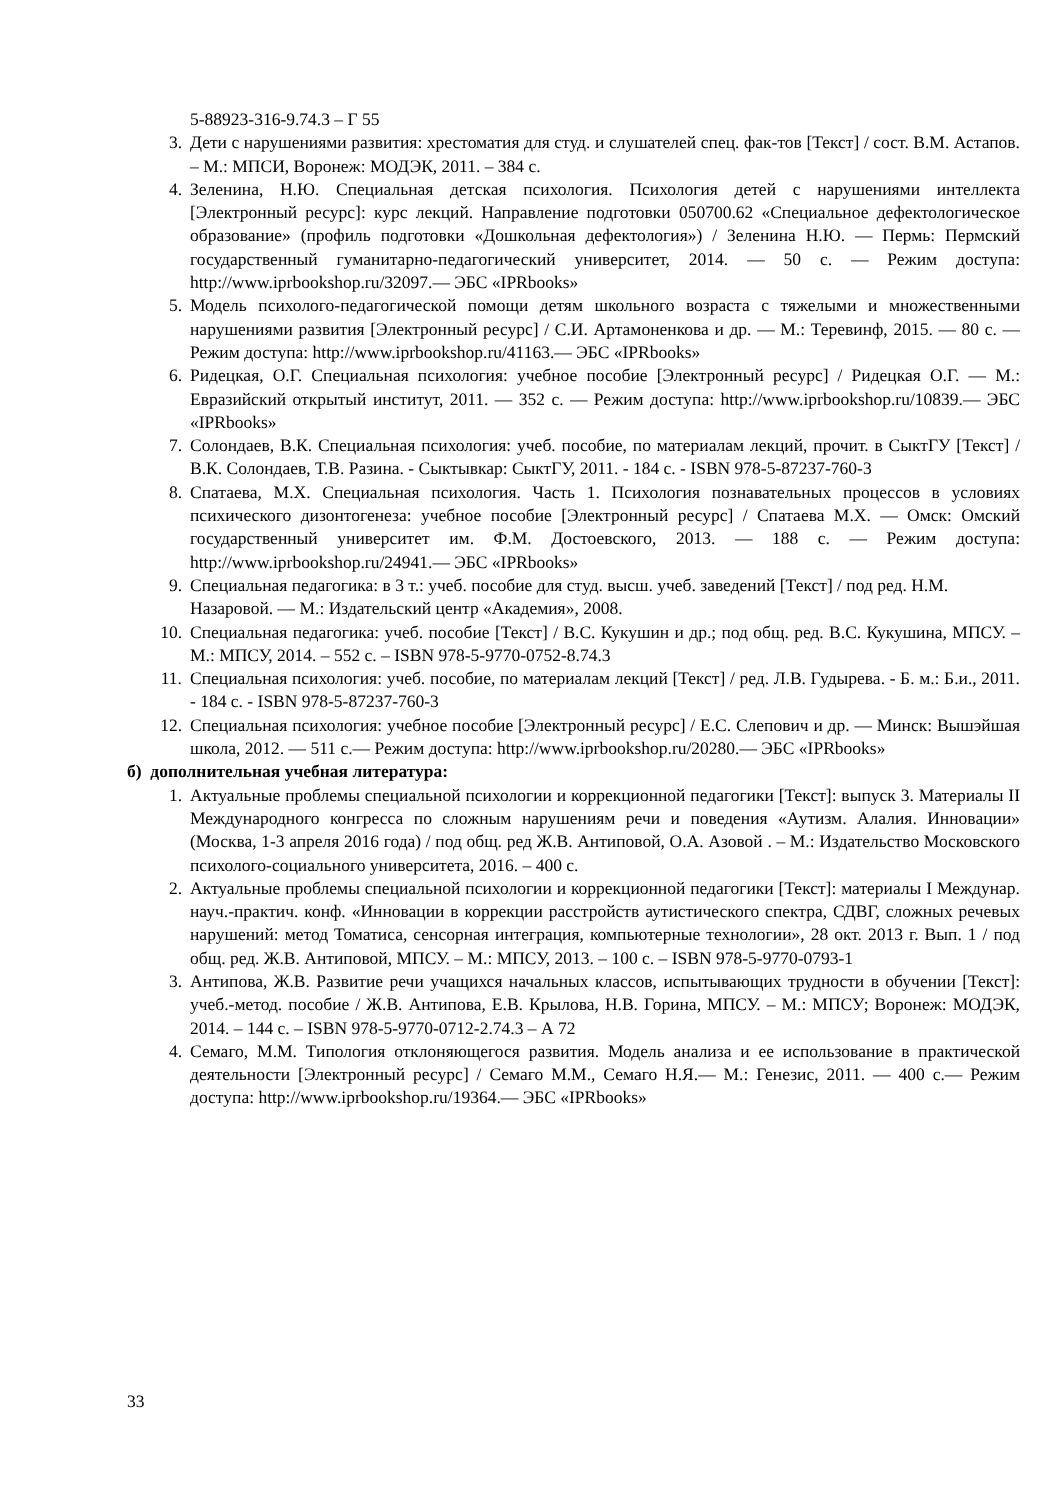5-88923-316-9.74.3 – Г 55
3. Дети с нарушениями развития: хрестоматия для студ. и слушателей спец. фак-тов [Текст] / сост. В.М. Астапов. – М.: МПСИ, Воронеж: МОДЭК, 2011. – 384 с.
4. Зеленина, Н.Ю. Специальная детская психология. Психология детей с нарушениями интеллекта [Электронный ресурс]: курс лекций. Направление подготовки 050700.62 «Специальное дефектологическое образование» (профиль подготовки «Дошкольная дефектология») / Зеленина Н.Ю. — Пермь: Пермский государственный гуманитарно-педагогический университет, 2014. — 50 с. — Режим доступа: http://www.iprbookshop.ru/32097.— ЭБС «IPRbooks»
5. Модель психолого-педагогической помощи детям школьного возраста с тяжелыми и множественными нарушениями развития [Электронный ресурс] / С.И. Артамоненкова и др. — М.: Теревинф, 2015. — 80 с. — Режим доступа: http://www.iprbookshop.ru/41163.— ЭБС «IPRbooks»
6. Ридецкая, О.Г. Специальная психология: учебное пособие [Электронный ресурс] / Ридецкая О.Г. — М.: Евразийский открытый институт, 2011. — 352 с. — Режим доступа: http://www.iprbookshop.ru/10839.— ЭБС «IPRbooks»
7. Солондаев, В.К. Специальная психология: учеб. пособие, по материалам лекций, прочит. в СыктГУ [Текст] / В.К. Солондаев, Т.В. Разина. - Сыктывкар: СыктГУ, 2011. - 184 с. - ISBN 978-5-87237-760-3
8. Спатаева, М.Х. Специальная психология. Часть 1. Психология познавательных процессов в условиях психического дизонтогенеза: учебное пособие [Электронный ресурс] / Спатаева М.Х. — Омск: Омский государственный университет им. Ф.М. Достоевского, 2013. — 188 с. — Режим доступа: http://www.iprbookshop.ru/24941.— ЭБС «IPRbooks»
9. Специальная педагогика: в 3 т.: учеб. пособие для студ. высш. учеб. заведений [Текст] / под ред. Н.М. Назаровой. — М.: Издательский центр «Академия», 2008.
10. Специальная педагогика: учеб. пособие [Текст] / В.С. Кукушин и др.; под общ. ред. В.С. Кукушина, МПСУ. – М.: МПСУ, 2014. – 552 с. – ISBN 978-5-9770-0752-8.74.3
11. Специальная психология: учеб. пособие, по материалам лекций [Текст] / ред. Л.В. Гудырева. - Б. м.: Б.и., 2011. - 184 с. - ISBN 978-5-87237-760-3
12. Специальная психология: учебное пособие [Электронный ресурс] / Е.С. Слепович и др. — Минск: Вышэйшая школа, 2012. — 511 с.— Режим доступа: http://www.iprbookshop.ru/20280.— ЭБС «IPRbooks»
б) дополнительная учебная литература:
1. Актуальные проблемы специальной психологии и коррекционной педагогики [Текст]: выпуск 3. Материалы II Международного конгресса по сложным нарушениям речи и поведения «Аутизм. Алалия. Инновации» (Москва, 1-3 апреля 2016 года) / под общ. ред Ж.В. Антиповой, О.А. Азовой . – М.: Издательство Московского психолого-социального университета, 2016. – 400 с.
2. Актуальные проблемы специальной психологии и коррекционной педагогики [Текст]: материалы I Междунар. науч.-практич. конф. «Инновации в коррекции расстройств аутистического спектра, СДВГ, сложных речевых нарушений: метод Томатиса, сенсорная интеграция, компьютерные технологии», 28 окт. 2013 г. Вып. 1 / под общ. ред. Ж.В. Антиповой, МПСУ. – М.: МПСУ, 2013. – 100 с. – ISBN 978-5-9770-0793-1
3. Антипова, Ж.В. Развитие речи учащихся начальных классов, испытывающих трудности в обучении [Текст]: учеб.-метод. пособие / Ж.В. Антипова, Е.В. Крылова, Н.В. Горина, МПСУ. – М.: МПСУ; Воронеж: МОДЭК, 2014. – 144 с. – ISBN 978-5-9770-0712-2.74.3 – А 72
4. Семаго, М.М. Типология отклоняющегося развития. Модель анализа и ее использование в практической деятельности [Электронный ресурс] / Семаго М.М., Семаго Н.Я.— М.: Генезис, 2011. — 400 с.— Режим доступа: http://www.iprbookshop.ru/19364.— ЭБС «IPRbooks»
33